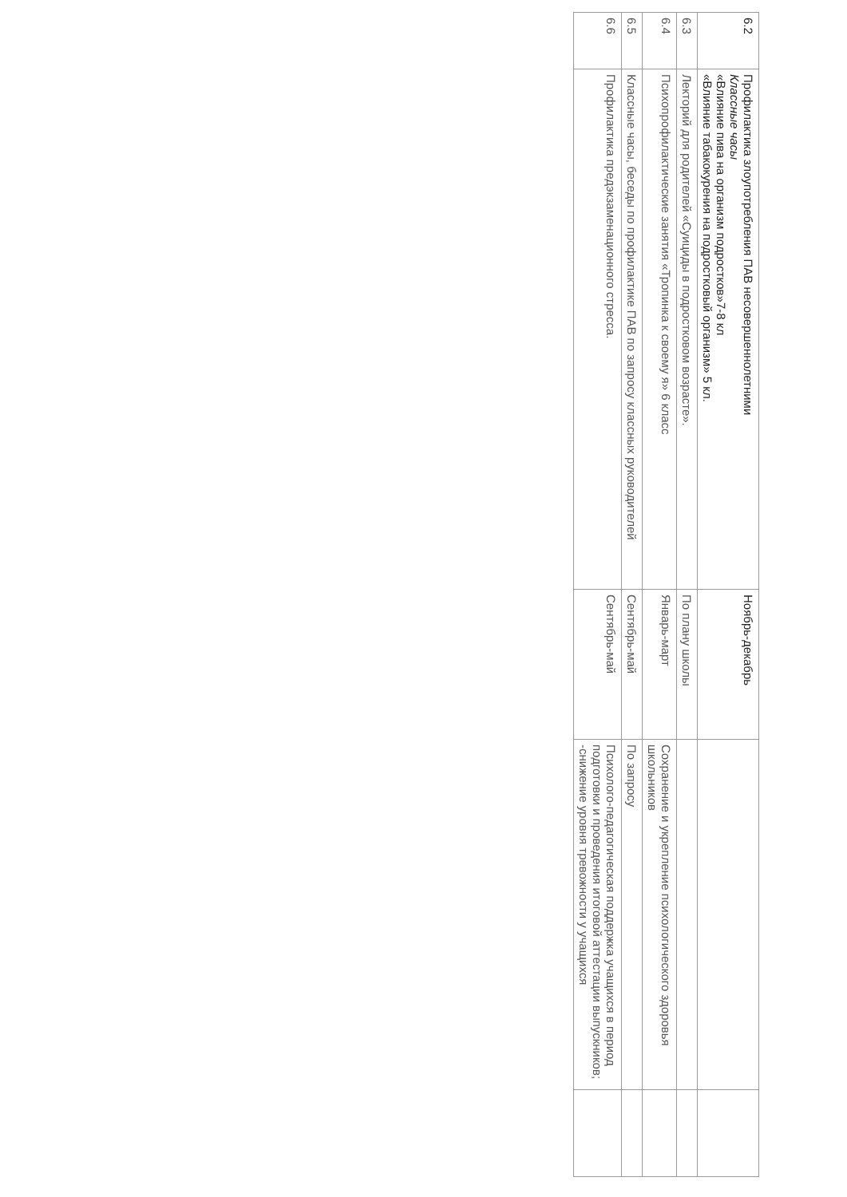| 6.2 | Профилактика злоупотребления ПАВ несовершеннолетними Классные часы «Влияние пива на организм подростков»7-8 кл «Влияние табакокурения на подростковый организм» 5 кл. | Ноябрь-декабрь | | |
| 6.3 | Лекторий для родителей «Суициды в подростковом возрасте». | По плану школы | | |
| 6.4 | Психопрофилактические занятия «Тропинка к своему я» 6 класс | Январь-март | Сохранение и укрепление психологического здоровья школьников | |
| 6.5 | Классные часы, беседы по профилактике ПАВ по запросу классных руководителей | Сентябрь-май | По запросу | |
| 6.6 | Профилактика предэкзаменационного стресса. | Сентябрь-май | Психолого-педагогическая поддержка учащихся в период подготовки и проведения итоговой аттестации выпускников; -снижение уровня тревожности у учащихся | |